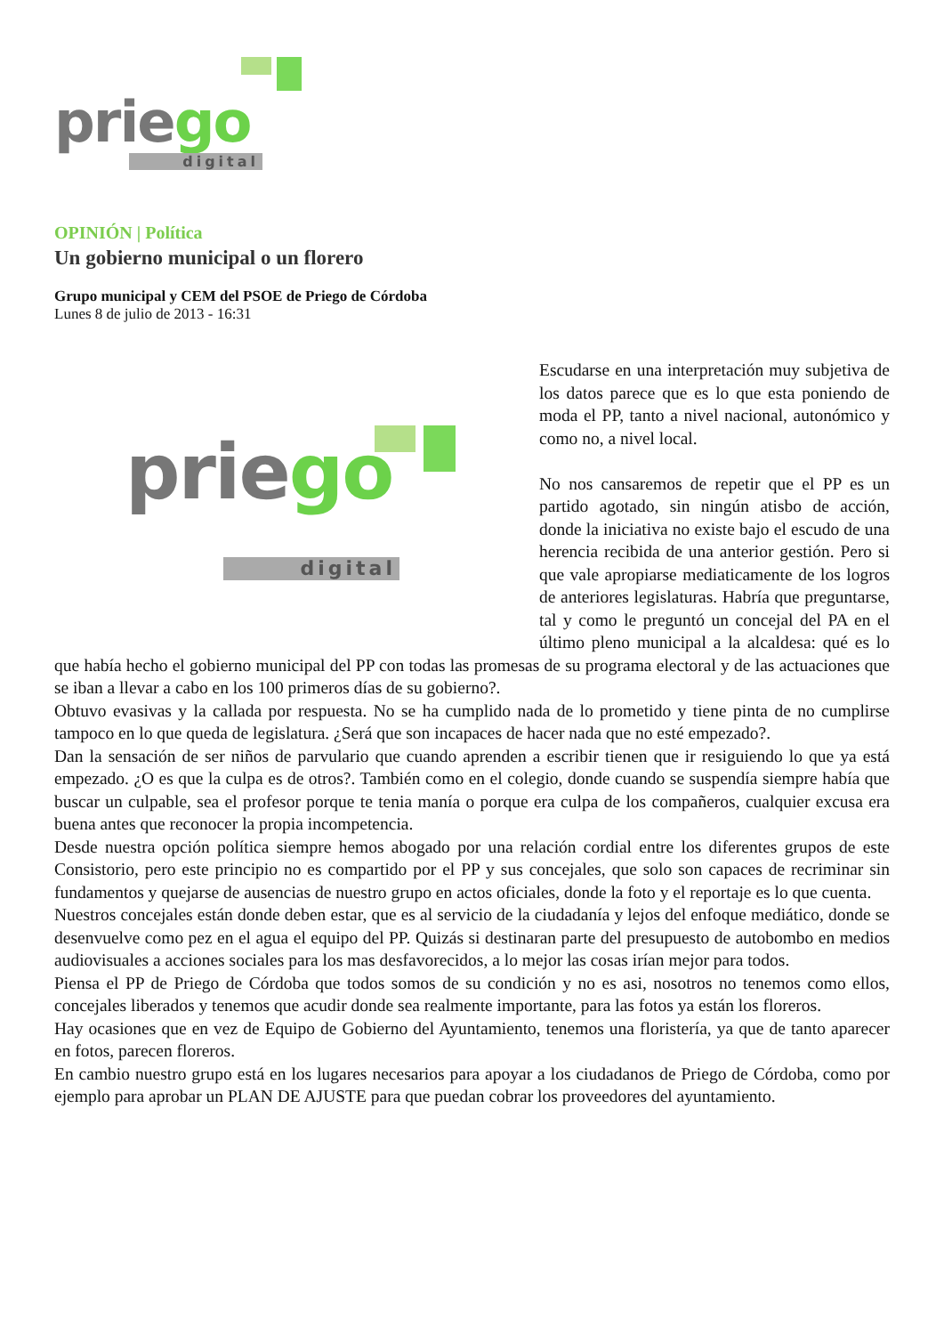priego
digital
OPINIÓN | Política
Un gobierno municipal o un florero
Grupo municipal y CEM del PSOE de Priego de Córdoba
Lunes 8 de julio de 2013 - 16:31
priego
digital
Escudarse en una interpretación muy subjetiva de los datos parece que es lo que esta poniendo de moda el PP, tanto a nivel nacional, autonómico y como no, a nivel local.
No nos cansaremos de repetir que el PP es un partido agotado, sin ningún atisbo de acción, donde la iniciativa no existe bajo el escudo de una herencia recibida de una anterior gestión. Pero si que vale apropiarse mediaticamente de los logros de anteriores legislaturas. Habría que preguntarse, tal y como le preguntó un concejal del PA en el último pleno municipal a la alcaldesa: qué es lo que había hecho el gobierno municipal del PP con todas las promesas de su programa electoral y de las actuaciones que se iban a llevar a cabo en los 100 primeros días de su gobierno?.
Obtuvo evasivas y la callada por respuesta. No se ha cumplido nada de lo prometido y tiene pinta de no cumplirse tampoco en lo que queda de legislatura. ¿Será que son incapaces de hacer nada que no esté empezado?.
Dan la sensación de ser niños de parvulario que cuando aprenden a escribir tienen que ir resiguiendo lo que ya está empezado. ¿O es que la culpa es de otros?. También como en el colegio, donde cuando se suspendía siempre había que buscar un culpable, sea el profesor porque te tenia manía o porque era culpa de los compañeros, cualquier excusa era buena antes que reconocer la propia incompetencia.
Desde nuestra opción política siempre hemos abogado por una relación cordial entre los diferentes grupos de este Consistorio, pero este principio no es compartido por el PP y sus concejales, que solo son capaces de recriminar sin fundamentos y quejarse de ausencias de nuestro grupo en actos oficiales, donde la foto y el reportaje es lo que cuenta.
Nuestros concejales están donde deben estar, que es al servicio de la ciudadanía y lejos del enfoque mediático, donde se desenvuelve como pez en el agua el equipo del PP. Quizás si destinaran parte del presupuesto de autobombo en medios audiovisuales a acciones sociales para los mas desfavorecidos, a lo mejor las cosas irían mejor para todos.
Piensa el PP de Priego de Córdoba que todos somos de su condición y no es asi, nosotros no tenemos como ellos, concejales liberados y tenemos que acudir donde sea realmente importante, para las fotos ya están los floreros.
Hay ocasiones que en vez de Equipo de Gobierno del Ayuntamiento, tenemos una floristería, ya que de tanto aparecer en fotos, parecen floreros.
En cambio nuestro grupo está en los lugares necesarios para apoyar a los ciudadanos de Priego de Córdoba, como por ejemplo para aprobar un PLAN DE AJUSTE para que puedan cobrar los proveedores del ayuntamiento.